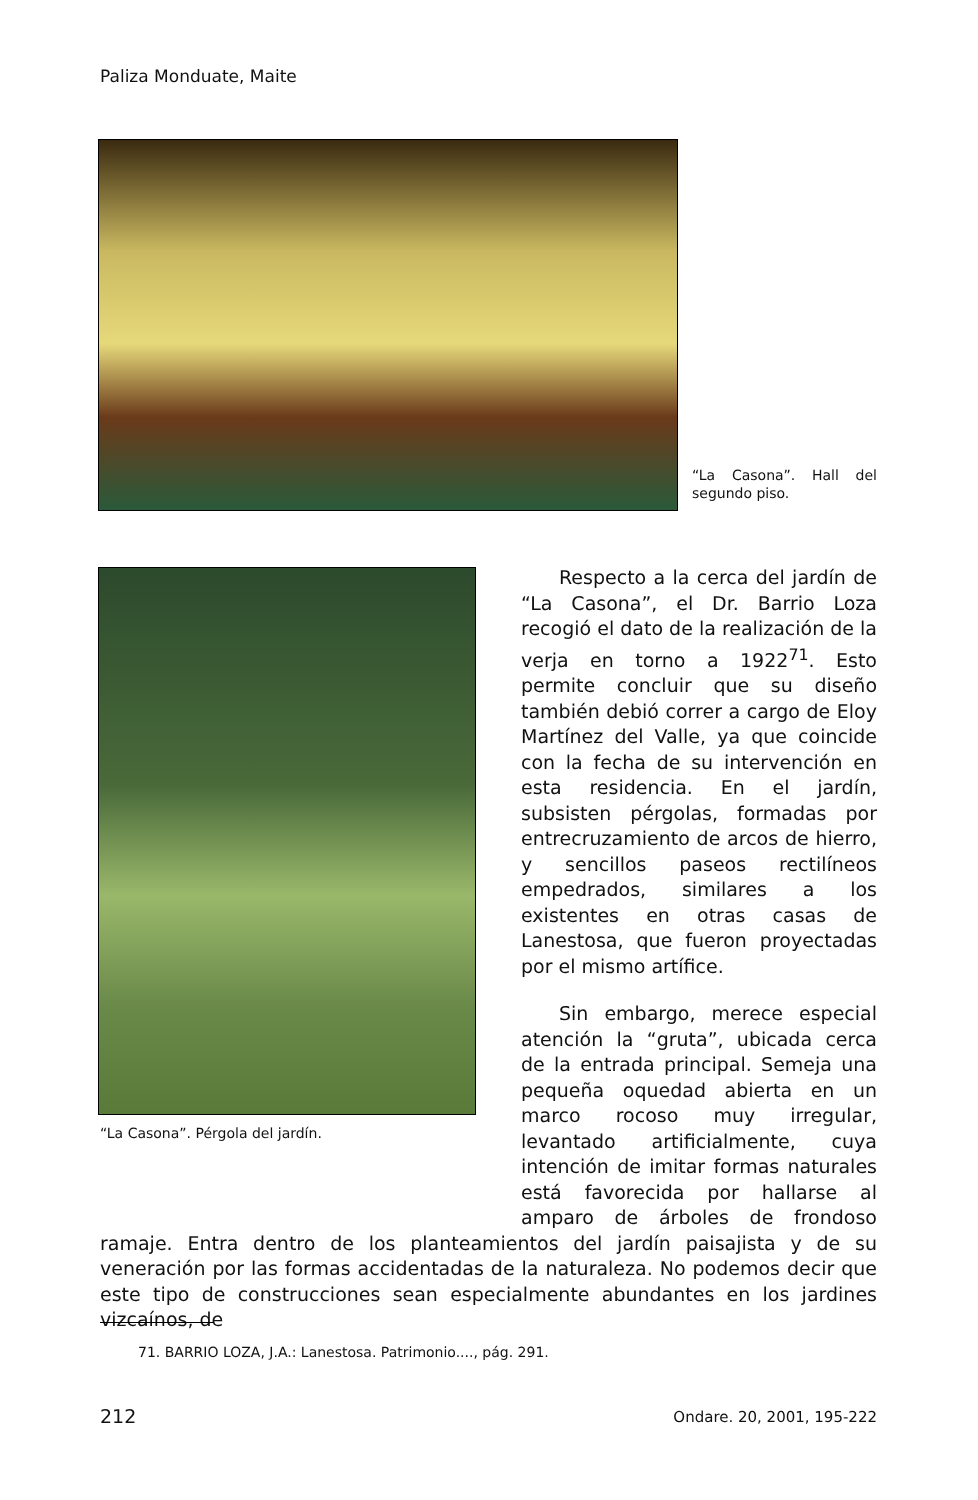Paliza Monduate, Maite
“La Casona”. Hall del segundo piso.
“La Casona”. Pérgola del jardín.
Respecto a la cerca del jardín de “La Casona”, el Dr. Barrio Loza recogió el dato de la realización de la verja en torno a 1922<sup>71</sup>. Esto permite concluir que su diseño también debió correr a cargo de Eloy Martínez del Valle, ya que coincide con la fecha de su intervención en esta residencia. En el jardín, subsisten pérgolas, formadas por entrecruzamiento de arcos de hierro, y sencillos paseos rectilíneos empedrados, similares a los existentes en otras casas de Lanestosa, que fueron proyectadas por el mismo artífice.
Sin embargo, merece especial atención la “gruta”, ubicada cerca de la entrada principal. Semeja una pequeña oquedad abierta en un marco rocoso muy irregular, levantado artificialmente, cuya intención de imitar formas naturales está favorecida por hallarse al amparo de árboles de frondoso ramaje. Entra dentro de los planteamientos del jardín paisajista y de su veneración por las formas accidentadas de la naturaleza. No podemos decir que este tipo de construcciones sean especialmente abundantes en los jardines vizcaínos, de
71. BARRIO LOZA, J.A.: Lanestosa. Patrimonio...., pág. 291.
212 Ondare. 20, 2001, 195-222